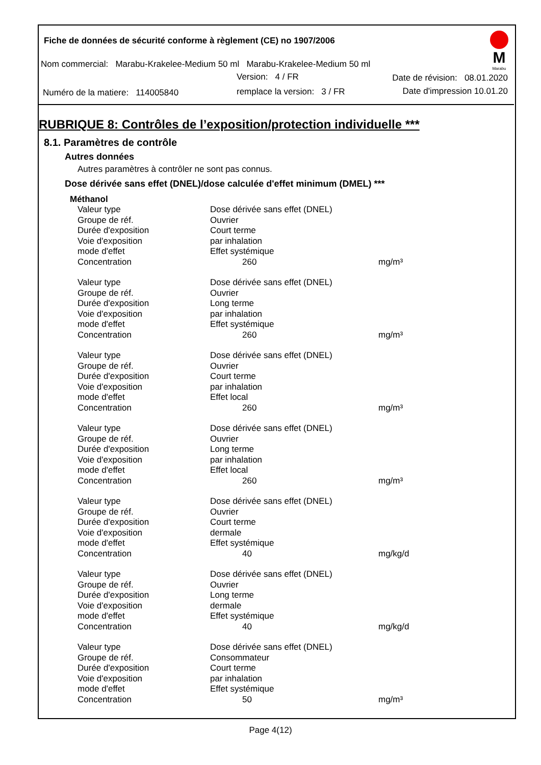Fiche de données de sécurité conforme à règlement (CE) no 1907/2006
Nom commercial: Marabu-Krakelee-Medium 50 ml Marabu-Krakelee-Medium 50 ml
Version: 4 / FR Date de révision: 08.01.2020
Numéro de la matiere: 114005840
remplace la version: 3 / FR Date d'impression 10.01.20
M
Marabu
RUBRIQUE 8: Contrôles de l’exposition/protection individuelle ***
8.1. Paramètres de contrôle
Autres données
Autres paramètres à contrôler ne sont pas connus.
Dose dérivée sans effet (DNEL)/dose calculée d'effet minimum (DMEL) ***
Méthanol
| Valeur type | Dose dérivée sans effet (DNEL) | |
| Groupe de réf. | Ouvrier | |
| Durée d'exposition | Court terme | |
| Voie d'exposition | par inhalation | |
| mode d'effet | Effet systémique | |
| Concentration | 260 | mg/m³ |
| Valeur type | Dose dérivée sans effet (DNEL) | |
| Groupe de réf. | Ouvrier | |
| Durée d'exposition | Long terme | |
| Voie d'exposition | par inhalation | |
| mode d'effet | Effet systémique | |
| Concentration | 260 | mg/m³ |
| Valeur type | Dose dérivée sans effet (DNEL) | |
| Groupe de réf. | Ouvrier | |
| Durée d'exposition | Court terme | |
| Voie d'exposition | par inhalation | |
| mode d'effet | Effet local | |
| Concentration | 260 | mg/m³ |
| Valeur type | Dose dérivée sans effet (DNEL) | |
| Groupe de réf. | Ouvrier | |
| Durée d'exposition | Long terme | |
| Voie d'exposition | par inhalation | |
| mode d'effet | Effet local | |
| Concentration | 260 | mg/m³ |
| Valeur type | Dose dérivée sans effet (DNEL) | |
| Groupe de réf. | Ouvrier | |
| Durée d'exposition | Court terme | |
| Voie d'exposition | dermale | |
| mode d'effet | Effet systémique | |
| Concentration | 40 | mg/kg/d |
| Valeur type | Dose dérivée sans effet (DNEL) | |
| Groupe de réf. | Ouvrier | |
| Durée d'exposition | Long terme | |
| Voie d'exposition | dermale | |
| mode d'effet | Effet systémique | |
| Concentration | 40 | mg/kg/d |
| Valeur type | Dose dérivée sans effet (DNEL) | |
| Groupe de réf. | Consommateur | |
| Durée d'exposition | Court terme | |
| Voie d'exposition | par inhalation | |
| mode d'effet | Effet systémique | |
| Concentration | 50 | mg/m³ |
Page 4(12)